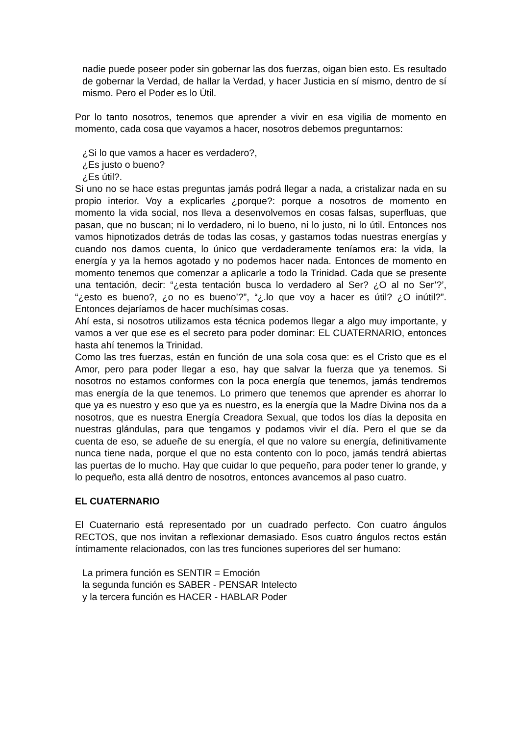nadie puede poseer poder sin gobernar las dos fuerzas, oigan bien esto. Es resultado de gobernar la Verdad, de hallar la Verdad, y hacer Justicia en sí mismo, dentro de sí mismo. Pero el Poder es lo Útil.
Por lo tanto nosotros, tenemos que aprender a vivir en esa vigilia de momento en momento, cada cosa que vayamos a hacer, nosotros debemos preguntarnos:
¿Si lo que vamos a hacer es verdadero?,
¿Es justo o bueno?
¿Es útil?.
Si uno no se hace estas preguntas jamás podrá llegar a nada, a cristalizar nada en su propio interior. Voy a explicarles ¿porque?: porque a nosotros de momento en momento la vida social, nos lleva a desenvolvemos en cosas falsas, superfluas, que pasan, que no buscan; ni lo verdadero, ni lo bueno, ni lo justo, ni lo útil. Entonces nos vamos hipnotizados detrás de todas las cosas, y gastamos todas nuestras energías y cuando nos damos cuenta, lo único que verdaderamente teníamos era: la vida, la energía y ya la hemos agotado y no podemos hacer nada. Entonces de momento en momento tenemos que comenzar a aplicarle a todo la Trinidad. Cada que se presente una tentación, decir: “¿esta tentación busca lo verdadero al Ser? ¿O al no Ser’?’, “¿esto es bueno?, ¿o no es bueno’?”, “¿.lo que voy a hacer es útil? ¿O inútil?”. Entonces dejaríamos de hacer muchísimas cosas.
Ahí esta, si nosotros utilizamos esta técnica podemos llegar a algo muy importante, y vamos a ver que ese es el secreto para poder dominar: EL CUATERNARIO, entonces hasta ahí tenemos la Trinidad.
Como las tres fuerzas, están en función de una sola cosa que: es el Cristo que es el Amor, pero para poder llegar a eso, hay que salvar la fuerza que ya tenemos. Si nosotros no estamos conformes con la poca energía que tenemos, jamás tendremos mas energía de la que tenemos. Lo primero que tenemos que aprender es ahorrar lo que ya es nuestro y eso que ya es nuestro, es la energía que la Madre Divina nos da a nosotros, que es nuestra Energía Creadora Sexual, que todos los días la deposita en nuestras glándulas, para que tengamos y podamos vivir el día. Pero el que se da cuenta de eso, se adueñe de su energía, el que no valore su energía, definitivamente nunca tiene nada, porque el que no esta contento con lo poco, jamás tendrá abiertas las puertas de lo mucho. Hay que cuidar lo que pequeño, para poder tener lo grande, y lo pequeño, esta allá dentro de nosotros, entonces avancemos al paso cuatro.
EL CUATERNARIO
El Cuaternario está representado por un cuadrado perfecto. Con cuatro ángulos RECTOS, que nos invitan a reflexionar demasiado. Esos cuatro ángulos rectos están íntimamente relacionados, con las tres funciones superiores del ser humano:
La primera función es SENTIR = Emoción
la segunda función es SABER - PENSAR Intelecto
y la tercera función es HACER - HABLAR Poder